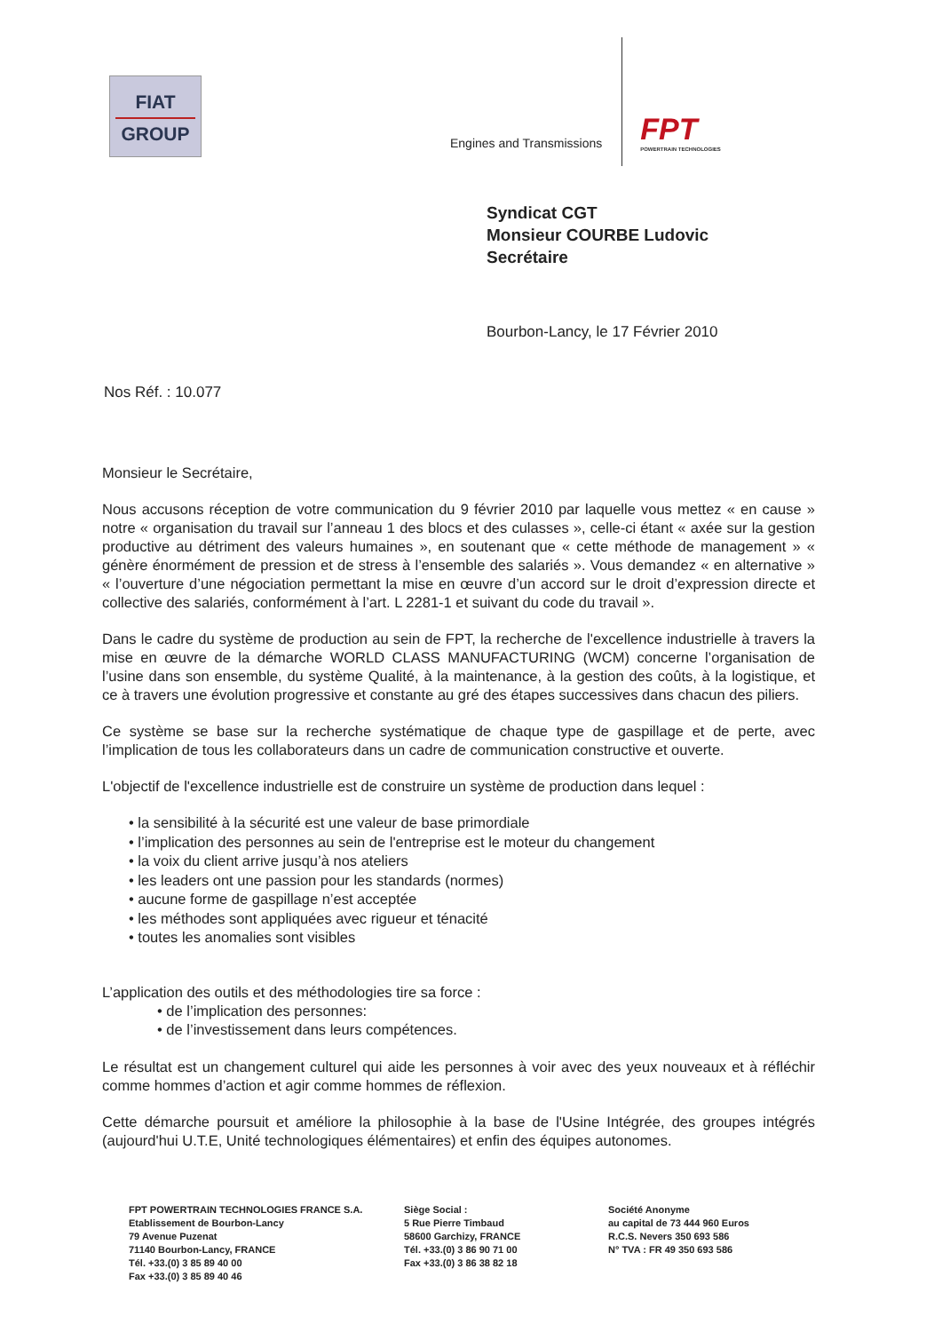FIAT
GROUP
Engines and Transmissions
FPT
POWERTRAIN TECHNOLOGIES
Syndicat CGT
Monsieur COURBE Ludovic
Secrétaire
Bourbon-Lancy, le 17 Février 2010
Nos Réf. : 10.077
Monsieur le Secrétaire,
Nous accusons réception de votre communication du 9 février 2010 par laquelle vous mettez « en cause » notre « organisation du travail sur l’anneau 1 des blocs et des culasses », celle-ci étant « axée sur la gestion productive au détriment des valeurs humaines », en soutenant que « cette méthode de management » « génère énormément de pression et de stress à l’ensemble des salariés ». Vous demandez « en alternative » « l’ouverture d’une négociation permettant la mise en œuvre d’un accord sur le droit d’expression directe et collective des salariés, conformément à l’art. L 2281-1 et suivant du code du travail ».
Dans le cadre du système de production au sein de FPT, la recherche de l'excellence industrielle à travers la mise en œuvre de la démarche WORLD CLASS MANUFACTURING (WCM) concerne l’organisation de l’usine dans son ensemble, du système Qualité, à la maintenance, à la gestion des coûts, à la logistique, et ce à travers une évolution progressive et constante au gré des étapes successives dans chacun des piliers.
Ce système se base sur la recherche systématique de chaque type de gaspillage et de perte, avec l’implication de tous les collaborateurs dans un cadre de communication constructive et ouverte.
L'objectif de l'excellence industrielle est de construire un système de production dans lequel :
• la sensibilité à la sécurité est une valeur de base primordiale
• l’implication des personnes au sein de l'entreprise est le moteur du changement
• la voix du client arrive jusqu’à nos ateliers
• les leaders ont une passion pour les standards (normes)
• aucune forme de gaspillage n’est acceptée
• les méthodes sont appliquées avec rigueur et ténacité
• toutes les anomalies sont visibles
L’application des outils et des méthodologies tire sa force :
• de l’implication des personnes:
• de l’investissement dans leurs compétences.
Le résultat est un changement culturel qui aide les personnes à voir avec des yeux nouveaux et à réfléchir comme hommes d’action et agir comme hommes de réflexion.
Cette démarche poursuit et améliore la philosophie à la base de l'Usine Intégrée, des groupes intégrés (aujourd'hui U.T.E, Unité technologiques élémentaires) et enfin des équipes autonomes.
FPT POWERTRAIN TECHNOLOGIES FRANCE S.A.
Etablissement de Bourbon-Lancy
79 Avenue Puzenat
71140 Bourbon-Lancy, FRANCE
Tél. +33.(0) 3 85 89 40 00
Fax +33.(0) 3 85 89 40 46
Siège Social :
5 Rue Pierre Timbaud
58600 Garchizy, FRANCE
Tél. +33.(0) 3 86 90 71 00
Fax +33.(0) 3 86 38 82 18
Société Anonyme
au capital de 73 444 960 Euros
R.C.S. Nevers 350 693 586
N° TVA : FR 49 350 693 586